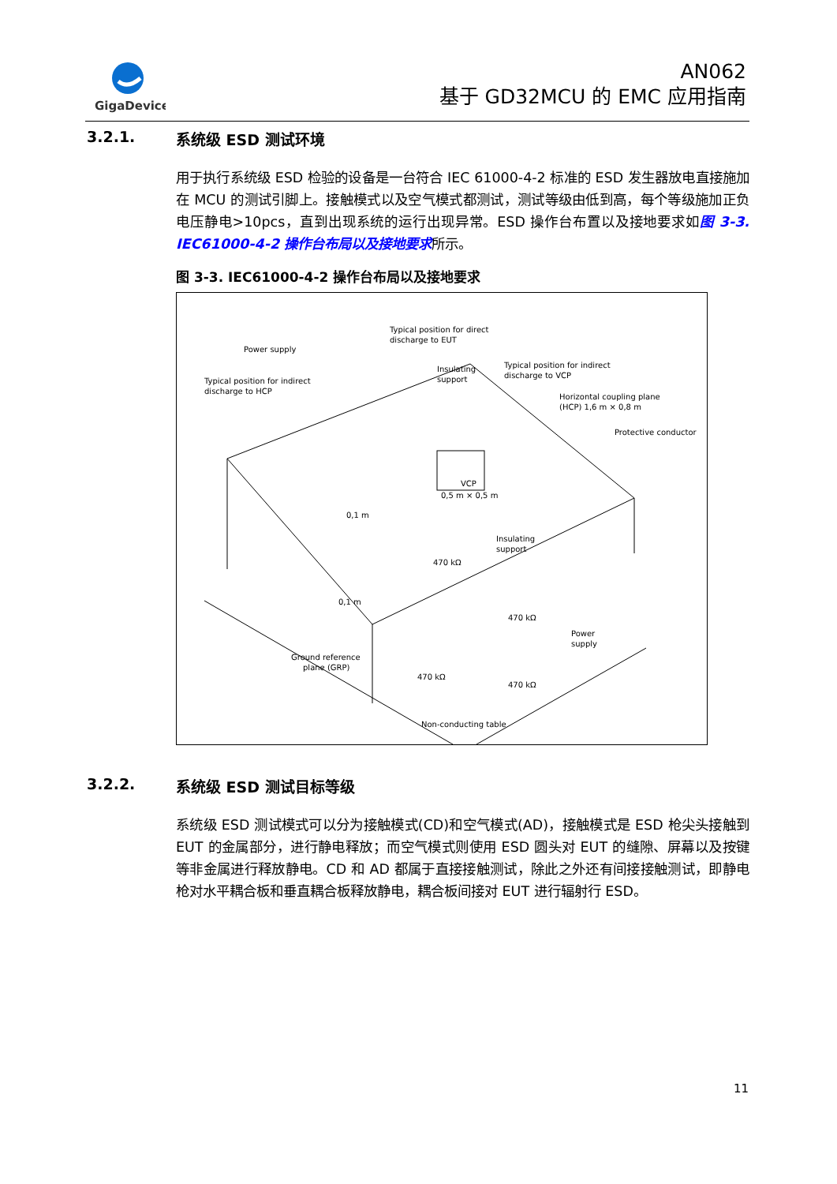GigaDevice
AN062
基于 GD32MCU 的 EMC 应用指南
3.2.1. 系统级 ESD 测试环境
用于执行系统级 ESD 检验的设备是一台符合 IEC 61000-4-2 标准的 ESD 发生器放电直接施加在 MCU 的测试引脚上。接触模式以及空气模式都测试，测试等级由低到高，每个等级施加正负电压静电>10pcs，直到出现系统的运行出现异常。ESD 操作台布置以及接地要求如图 3-3. IEC61000-4-2 操作台布局以及接地要求所示。
图 3-3. IEC61000-4-2 操作台布局以及接地要求
Typical position for direct
discharge to EUT
Power supply
Typical position for indirect
discharge to HCP
Insulating
support
Typical position for indirect
discharge to VCP
Horizontal coupling plane
(HCP) 1,6 m × 0,8 m
Protective conductor
VCP
0,5 m × 0,5 m
0,1 m
Insulating
support
470 kΩ
0,1 m
470 kΩ
Power
supply
Ground reference
plane (GRP)
470 kΩ
470 kΩ
Non-conducting table
3.2.2. 系统级 ESD 测试目标等级
系统级 ESD 测试模式可以分为接触模式(CD)和空气模式(AD)，接触模式是 ESD 枪尖头接触到 EUT 的金属部分，进行静电释放；而空气模式则使用 ESD 圆头对 EUT 的缝隙、屏幕以及按键等非金属进行释放静电。CD 和 AD 都属于直接接触测试，除此之外还有间接接触测试，即静电枪对水平耦合板和垂直耦合板释放静电，耦合板间接对 EUT 进行辐射行 ESD。
11